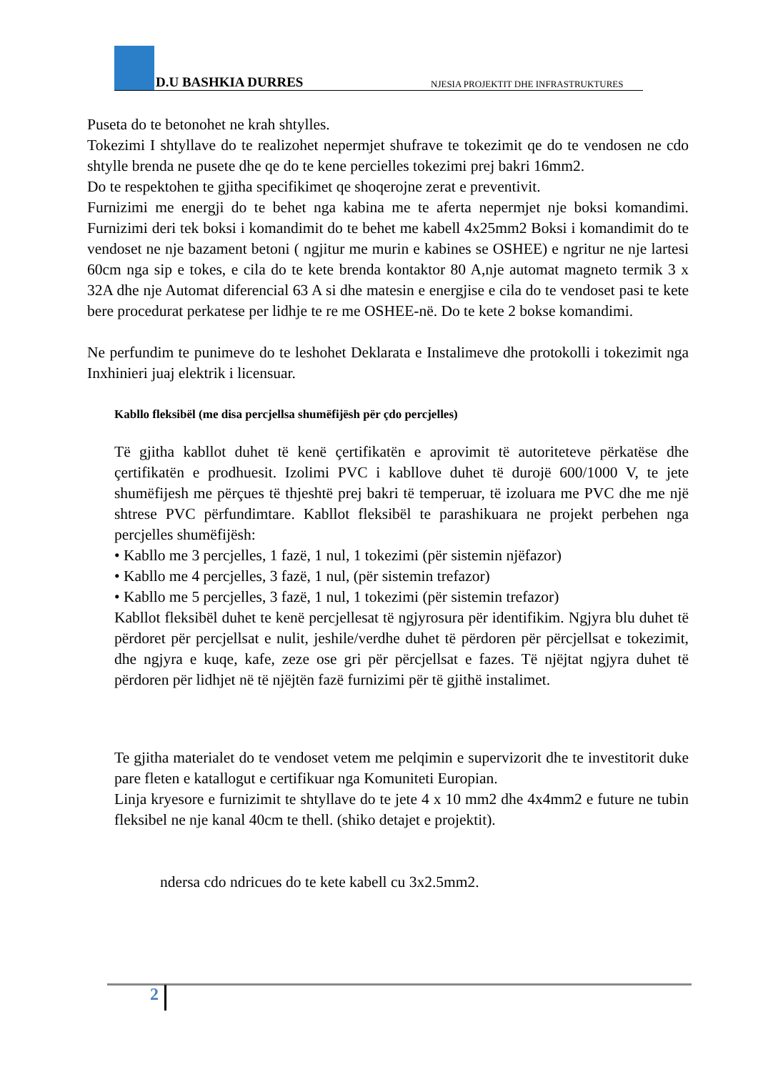D.U BASHKIA DURRES
NJESIA PROJEKTIT DHE INFRASTRUKTURES
Puseta do te betonohet ne krah shtylles.
Tokezimi I shtyllave do te realizohet nepermjet shufrave te tokezimit qe do te vendosen ne cdo shtylle brenda ne pusete dhe qe do te kene percielles tokezimi prej bakri 16mm2.
Do te respektohen te gjitha specifikimet qe shoqerojne zerat e preventivit.
Furnizimi me energji do te behet nga kabina me te aferta nepermjet nje boksi komandimi. Furnizimi deri tek boksi i komandimit do te behet me kabell 4x25mm2 Boksi i komandimit do te vendoset ne nje bazament betoni ( ngjitur me murin e kabines se OSHEE) e ngritur ne nje lartesi 60cm nga sip e tokes, e cila do te kete brenda kontaktor 80 A,nje automat magneto termik 3 x 32A dhe nje Automat diferencial 63 A si dhe matesin e energjise e cila do te vendoset pasi te kete bere procedurat perkatese per lidhje te re me OSHEE-në. Do te kete 2 bokse komandimi.
Ne perfundim te punimeve do te leshohet Deklarata e Instalimeve dhe protokolli i tokezimit nga Inxhinieri juaj elektrik i licensuar.
Kabllo fleksibël (me disa percjellsa shumëfijësh për çdo percjelles)
Të gjitha kabllot duhet të kenë çertifikatën e aprovimit të autoriteteve përkatëse dhe çertifikatën e prodhuesit. Izolimi PVC i kabllove duhet të durojë 600/1000 V, te jete shumëfijesh me përçues të thjeshtë prej bakri të temperuar, të izoluara me PVC dhe me një shtrese PVC përfundimtare. Kabllot fleksibël te parashikuara ne projekt perbehen nga percjelles shumëfijësh:
• Kabllo me 3 percjelles, 1 fazë, 1 nul, 1 tokezimi (për sistemin njëfazor)
• Kabllo me 4 percjelles, 3 fazë, 1 nul, (për sistemin trefazor)
• Kabllo me 5 percjelles, 3 fazë, 1 nul, 1 tokezimi (për sistemin trefazor)
Kabllot fleksibël duhet te kenë percjellesat të ngjyrosura për identifikim. Ngjyra blu duhet të përdoret për percjellsat e nulit, jeshile/verdhe duhet të përdoren për përcjellsat e tokezimit, dhe ngjyra e kuqe, kafe, zeze ose gri për përcjellsat e fazes. Të njëjtat ngjyra duhet të përdoren për lidhjet në të njëjtën fazë furnizimi për të gjithë instalimet.
Te gjitha materialet do te vendoset vetem me pelqimin e supervizorit dhe te investitorit duke pare fleten e katallogut e certifikuar nga Komuniteti Europian.
Linja kryesore e furnizimit te shtyllave do te jete 4 x 10 mm2 dhe 4x4mm2 e future ne tubin fleksibel ne nje kanal 40cm te thell. (shiko detajet e projektit).
ndersa cdo ndricues do te kete kabell cu 3x2.5mm2.
2